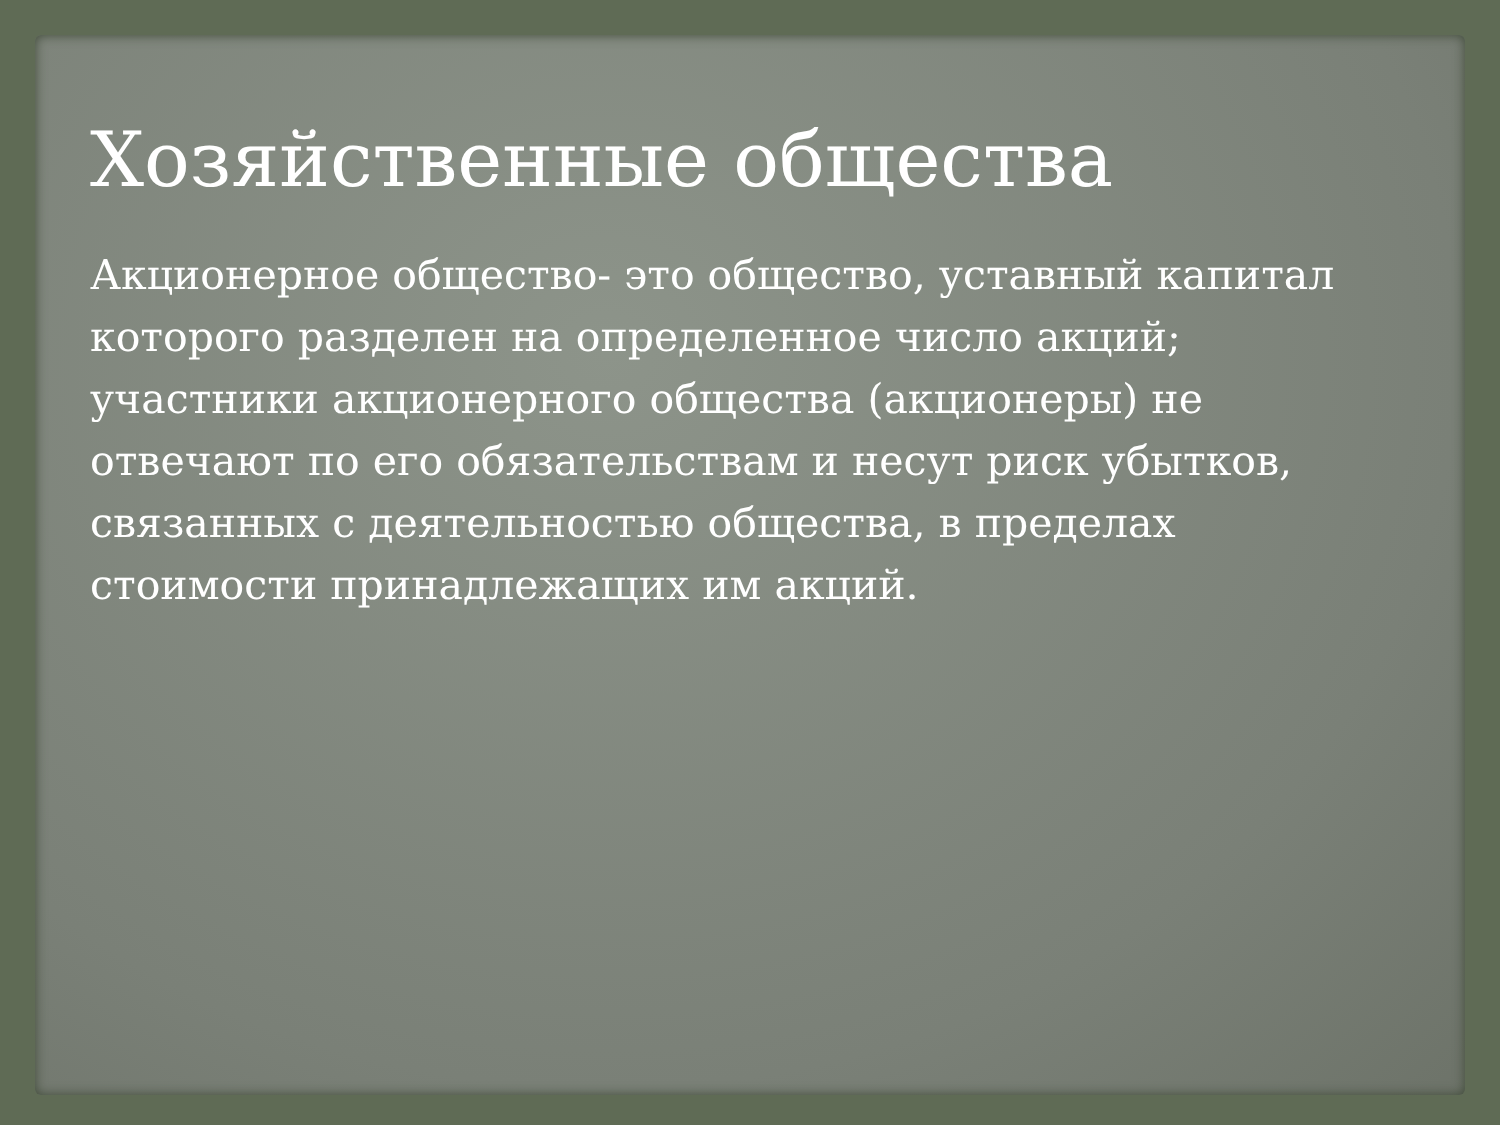Хозяйственные общества
Акционерное общество- это общество, уставный капитал которого разделен на определенное число акций; участники акционерного общества (акционеры) не отвечают по его обязательствам и несут риск убытков, связанных с деятельностью общества, в пределах стоимости принадлежащих им акций.